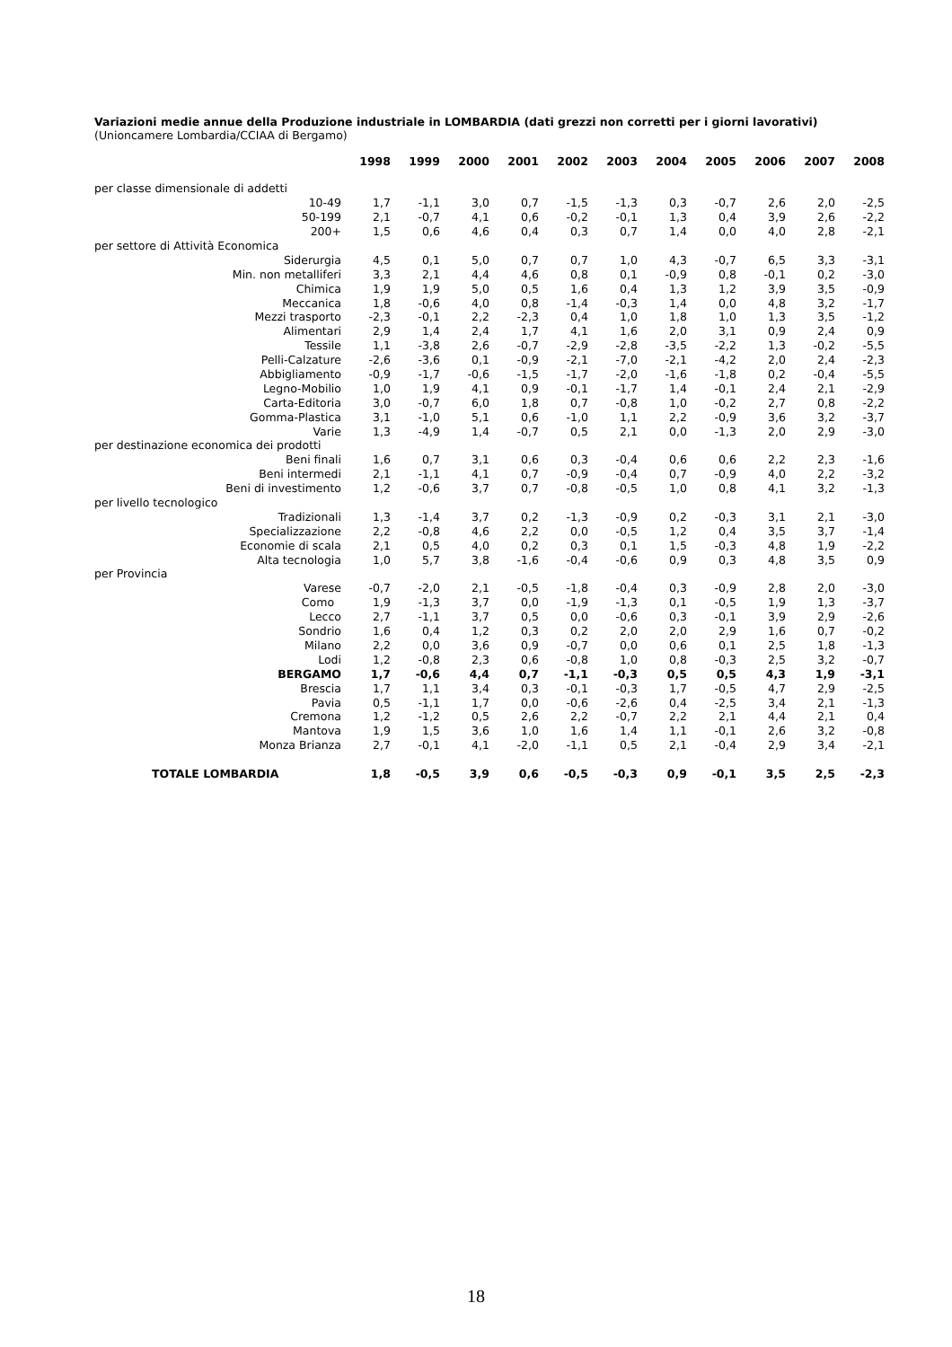Variazioni medie annue della Produzione industriale in LOMBARDIA (dati grezzi non corretti per i giorni lavorativi)
(Unioncamere Lombardia/CCIAA di Bergamo)
| | 1998 | 1999 | 2000 | 2001 | 2002 | 2003 | 2004 | 2005 | 2006 | 2007 | 2008 |
| --- | --- | --- | --- | --- | --- | --- | --- | --- | --- | --- | --- |
| per classe dimensionale di addetti | | | | | | | | | | | |
| 10-49 | 1,7 | -1,1 | 3,0 | 0,7 | -1,5 | -1,3 | 0,3 | -0,7 | 2,6 | 2,0 | -2,5 |
| 50-199 | 2,1 | -0,7 | 4,1 | 0,6 | -0,2 | -0,1 | 1,3 | 0,4 | 3,9 | 2,6 | -2,2 |
| 200+ | 1,5 | 0,6 | 4,6 | 0,4 | 0,3 | 0,7 | 1,4 | 0,0 | 4,0 | 2,8 | -2,1 |
| per settore di Attività Economica | | | | | | | | | | | |
| Siderurgia | 4,5 | 0,1 | 5,0 | 0,7 | 0,7 | 1,0 | 4,3 | -0,7 | 6,5 | 3,3 | -3,1 |
| Min. non metalliferi | 3,3 | 2,1 | 4,4 | 4,6 | 0,8 | 0,1 | -0,9 | 0,8 | -0,1 | 0,2 | -3,0 |
| Chimica | 1,9 | 1,9 | 5,0 | 0,5 | 1,6 | 0,4 | 1,3 | 1,2 | 3,9 | 3,5 | -0,9 |
| Meccanica | 1,8 | -0,6 | 4,0 | 0,8 | -1,4 | -0,3 | 1,4 | 0,0 | 4,8 | 3,2 | -1,7 |
| Mezzi trasporto | -2,3 | -0,1 | 2,2 | -2,3 | 0,4 | 1,0 | 1,8 | 1,0 | 1,3 | 3,5 | -1,2 |
| Alimentari | 2,9 | 1,4 | 2,4 | 1,7 | 4,1 | 1,6 | 2,0 | 3,1 | 0,9 | 2,4 | 0,9 |
| Tessile | 1,1 | -3,8 | 2,6 | -0,7 | -2,9 | -2,8 | -3,5 | -2,2 | 1,3 | -0,2 | -5,5 |
| Pelli-Calzature | -2,6 | -3,6 | 0,1 | -0,9 | -2,1 | -7,0 | -2,1 | -4,2 | 2,0 | 2,4 | -2,3 |
| Abbigliamento | -0,9 | -1,7 | -0,6 | -1,5 | -1,7 | -2,0 | -1,6 | -1,8 | 0,2 | -0,4 | -5,5 |
| Legno-Mobilio | 1,0 | 1,9 | 4,1 | 0,9 | -0,1 | -1,7 | 1,4 | -0,1 | 2,4 | 2,1 | -2,9 |
| Carta-Editoria | 3,0 | -0,7 | 6,0 | 1,8 | 0,7 | -0,8 | 1,0 | -0,2 | 2,7 | 0,8 | -2,2 |
| Gomma-Plastica | 3,1 | -1,0 | 5,1 | 0,6 | -1,0 | 1,1 | 2,2 | -0,9 | 3,6 | 3,2 | -3,7 |
| Varie | 1,3 | -4,9 | 1,4 | -0,7 | 0,5 | 2,1 | 0,0 | -1,3 | 2,0 | 2,9 | -3,0 |
| per destinazione economica dei prodotti | | | | | | | | | | | |
| Beni finali | 1,6 | 0,7 | 3,1 | 0,6 | 0,3 | -0,4 | 0,6 | 0,6 | 2,2 | 2,3 | -1,6 |
| Beni intermedi | 2,1 | -1,1 | 4,1 | 0,7 | -0,9 | -0,4 | 0,7 | -0,9 | 4,0 | 2,2 | -3,2 |
| Beni di investimento | 1,2 | -0,6 | 3,7 | 0,7 | -0,8 | -0,5 | 1,0 | 0,8 | 4,1 | 3,2 | -1,3 |
| per livello tecnologico | | | | | | | | | | | |
| Tradizionali | 1,3 | -1,4 | 3,7 | 0,2 | -1,3 | -0,9 | 0,2 | -0,3 | 3,1 | 2,1 | -3,0 |
| Specializzazione | 2,2 | -0,8 | 4,6 | 2,2 | 0,0 | -0,5 | 1,2 | 0,4 | 3,5 | 3,7 | -1,4 |
| Economie di scala | 2,1 | 0,5 | 4,0 | 0,2 | 0,3 | 0,1 | 1,5 | -0,3 | 4,8 | 1,9 | -2,2 |
| Alta tecnologia | 1,0 | 5,7 | 3,8 | -1,6 | -0,4 | -0,6 | 0,9 | 0,3 | 4,8 | 3,5 | 0,9 |
| per Provincia | | | | | | | | | | | |
| Varese | -0,7 | -2,0 | 2,1 | -0,5 | -1,8 | -0,4 | 0,3 | -0,9 | 2,8 | 2,0 | -3,0 |
| Como | 1,9 | -1,3 | 3,7 | 0,0 | -1,9 | -1,3 | 0,1 | -0,5 | 1,9 | 1,3 | -3,7 |
| Lecco | 2,7 | -1,1 | 3,7 | 0,5 | 0,0 | -0,6 | 0,3 | -0,1 | 3,9 | 2,9 | -2,6 |
| Sondrio | 1,6 | 0,4 | 1,2 | 0,3 | 0,2 | 2,0 | 2,0 | 2,9 | 1,6 | 0,7 | -0,2 |
| Milano | 2,2 | 0,0 | 3,6 | 0,9 | -0,7 | 0,0 | 0,6 | 0,1 | 2,5 | 1,8 | -1,3 |
| Lodi | 1,2 | -0,8 | 2,3 | 0,6 | -0,8 | 1,0 | 0,8 | -0,3 | 2,5 | 3,2 | -0,7 |
| BERGAMO | 1,7 | -0,6 | 4,4 | 0,7 | -1,1 | -0,3 | 0,5 | 0,5 | 4,3 | 1,9 | -3,1 |
| Brescia | 1,7 | 1,1 | 3,4 | 0,3 | -0,1 | -0,3 | 1,7 | -0,5 | 4,7 | 2,9 | -2,5 |
| Pavia | 0,5 | -1,1 | 1,7 | 0,0 | -0,6 | -2,6 | 0,4 | -2,5 | 3,4 | 2,1 | -1,3 |
| Cremona | 1,2 | -1,2 | 0,5 | 2,6 | 2,2 | -0,7 | 2,2 | 2,1 | 4,4 | 2,1 | 0,4 |
| Mantova | 1,9 | 1,5 | 3,6 | 1,0 | 1,6 | 1,4 | 1,1 | -0,1 | 2,6 | 3,2 | -0,8 |
| Monza Brianza | 2,7 | -0,1 | 4,1 | -2,0 | -1,1 | 0,5 | 2,1 | -0,4 | 2,9 | 3,4 | -2,1 |
| TOTALE LOMBARDIA | 1,8 | -0,5 | 3,9 | 0,6 | -0,5 | -0,3 | 0,9 | -0,1 | 3,5 | 2,5 | -2,3 |
18